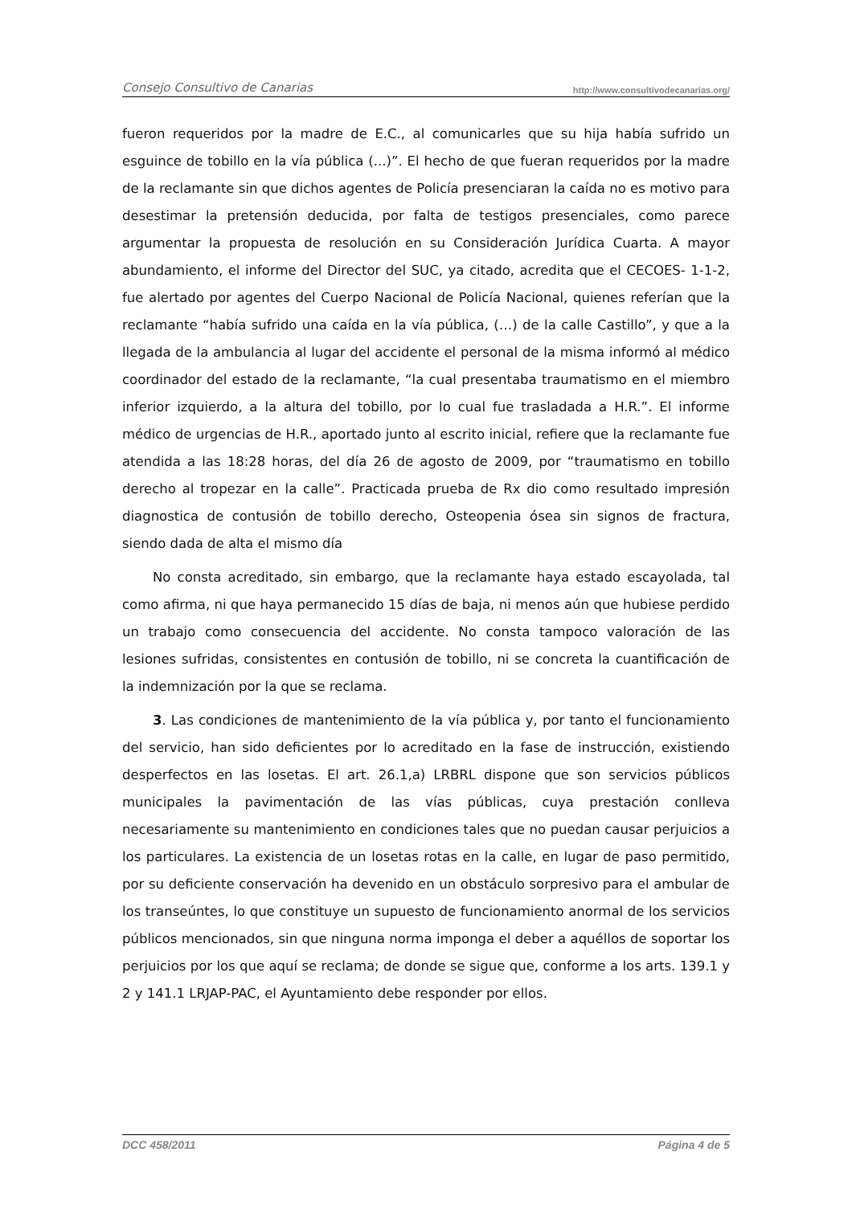Consejo Consultivo de Canarias http://www.consultivodecanarias.org/
fueron requeridos por la madre de E.C., al comunicarles que su hija había sufrido un esguince de tobillo en la vía pública (...)”. El hecho de que fueran requeridos por la madre de la reclamante sin que dichos agentes de Policía presenciaran la caída no es motivo para desestimar la pretensión deducida, por falta de testigos presenciales, como parece argumentar la propuesta de resolución en su Consideración Jurídica Cuarta. A mayor abundamiento, el informe del Director del SUC, ya citado, acredita que el CECOES- 1-1-2, fue alertado por agentes del Cuerpo Nacional de Policía Nacional, quienes referían que la reclamante “había sufrido una caída en la vía pública, (…) de la calle Castillo”, y que a la llegada de la ambulancia al lugar del accidente el personal de la misma informó al médico coordinador del estado de la reclamante, “la cual presentaba traumatismo en el miembro inferior izquierdo, a la altura del tobillo, por lo cual fue trasladada a H.R.”. El informe médico de urgencias de H.R., aportado junto al escrito inicial, refiere que la reclamante fue atendida a las 18:28 horas, del día 26 de agosto de 2009, por “traumatismo en tobillo derecho al tropezar en la calle”. Practicada prueba de Rx dio como resultado impresión diagnostica de contusión de tobillo derecho, Osteopenia ósea sin signos de fractura, siendo dada de alta el mismo día
No consta acreditado, sin embargo, que la reclamante haya estado escayolada, tal como afirma, ni que haya permanecido 15 días de baja, ni menos aún que hubiese perdido un trabajo como consecuencia del accidente. No consta tampoco valoración de las lesiones sufridas, consistentes en contusión de tobillo, ni se concreta la cuantificación de la indemnización por la que se reclama.
3. Las condiciones de mantenimiento de la vía pública y, por tanto el funcionamiento del servicio, han sido deficientes por lo acreditado en la fase de instrucción, existiendo desperfectos en las losetas. El art. 26.1,a) LRBRL dispone que son servicios públicos municipales la pavimentación de las vías públicas, cuya prestación conlleva necesariamente su mantenimiento en condiciones tales que no puedan causar perjuicios a los particulares. La existencia de un losetas rotas en la calle, en lugar de paso permitido, por su deficiente conservación ha devenido en un obstáculo sorpresivo para el ambular de los transeúntes, lo que constituye un supuesto de funcionamiento anormal de los servicios públicos mencionados, sin que ninguna norma imponga el deber a aquéllos de soportar los perjuicios por los que aquí se reclama; de donde se sigue que, conforme a los arts. 139.1 y 2 y 141.1 LRJAP-PAC, el Ayuntamiento debe responder por ellos.
DCC 458/2011 Página 4 de 5